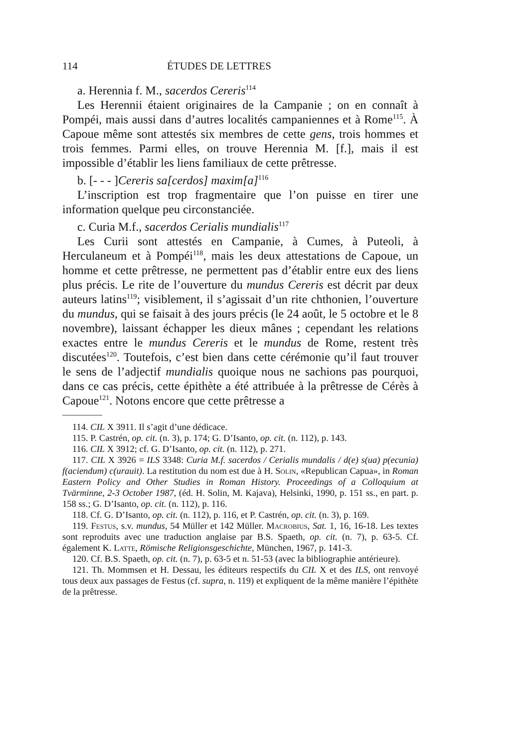114 ÉTUDES DE LETTRES
a. Herennia f. M., sacerdos Cereris<sup>114</sup>
Les Herennii étaient originaires de la Campanie ; on en connaît à Pompéi, mais aussi dans d’autres localités campaniennes et à Rome<sup>115</sup>. À Capoue même sont attestés six membres de cette gens, trois hommes et trois femmes. Parmi elles, on trouve Herennia M. [f.], mais il est impossible d’établir les liens familiaux de cette prêtresse.
b. [- - - ]Cereris sa[cerdos] maxim[a]<sup>116</sup>
L’inscription est trop fragmentaire que l’on puisse en tirer une information quelque peu circonstanciée.
c. Curia M.f., sacerdos Cerialis mundialis<sup>117</sup>
Les Curii sont attestés en Campanie, à Cumes, à Puteoli, à Herculaneum et à Pompéi<sup>118</sup>, mais les deux attestations de Capoue, un homme et cette prêtresse, ne permettent pas d’établir entre eux des liens plus précis. Le rite de l’ouverture du mundus Cereris est décrit par deux auteurs latins<sup>119</sup>; visiblement, il s’agissait d’un rite chthonien, l’ouverture du mundus, qui se faisait à des jours précis (le 24 août, le 5 octobre et le 8 novembre), laissant échapper les dieux mânes ; cependant les relations exactes entre le mundus Cereris et le mundus de Rome, restent très discutées<sup>120</sup>. Toutefois, c’est bien dans cette cérémonie qu’il faut trouver le sens de l’adjectif mundialis quoique nous ne sachions pas pourquoi, dans ce cas précis, cette épithète a été attribuée à la prêtresse de Cérès à Capoue<sup>121</sup>. Notons encore que cette prêtresse a
114. CIL X 3911. Il s’agit d’une dédicace.
115. P. Castrén, op. cit. (n. 3), p. 174; G. D’Isanto, op. cit. (n. 112), p. 143.
116. CIL X 3912; cf. G. D’Isanto, op. cit. (n. 112), p. 271.
117. CIL X 3926 = ILS 3348: Curia M.f. sacerdos / Cerialis mundalis / d(e) s(ua) p(ecunia) f(aciendum) c(urauit). La restitution du nom est due à H. Solin, «Republican Capua», in Roman Eastern Policy and Other Studies in Roman History. Proceedings of a Colloquium at Tvärminne, 2-3 October 1987, (éd. H. Solin, M. Kajava), Helsinki, 1990, p. 151 ss., en part. p. 158 ss.; G. D’Isanto, op. cit. (n. 112), p. 116.
118. Cf. G. D’Isanto, op. cit. (n. 112), p. 116, et P. Castrén, op. cit. (n. 3), p. 169.
119. Festus, s.v. mundus, 54 Müller et 142 Müller. Macrobius, Sat. 1, 16, 16-18. Les textes sont reproduits avec une traduction anglaise par B.S. Spaeth, op. cit. (n. 7), p. 63-5. Cf. également K. Latte, Römische Religionsgeschichte, München, 1967, p. 141-3.
120. Cf. B.S. Spaeth, op. cit. (n. 7), p. 63-5 et n. 51-53 (avec la bibliographie antérieure).
121. Th. Mommsen et H. Dessau, les éditeurs respectifs du CIL X et des ILS, ont renvoyé tous deux aux passages de Festus (cf. supra, n. 119) et expliquent de la même manière l’épithète de la prêtresse.